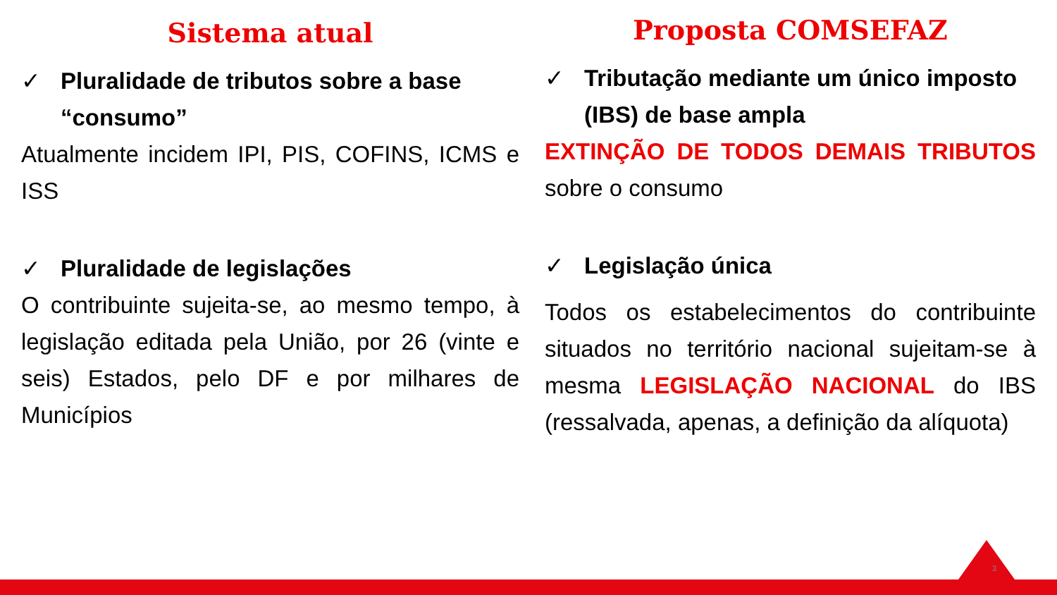Sistema atual
✓ Pluralidade de tributos sobre a base “consumo”
Atualmente incidem IPI, PIS, COFINS, ICMS e ISS
✓ Pluralidade de legislações
O contribuinte sujeita-se, ao mesmo tempo, à legislação editada pela União, por 26 (vinte e seis) Estados, pelo DF e por milhares de Municípios
Proposta COMSEFAZ
✓ Tributação mediante um único imposto (IBS) de base ampla
EXTINÇÃO DE TODOS DEMAIS TRIBUTOS sobre o consumo
✓ Legislação única
Todos os estabelecimentos do contribuinte situados no território nacional sujeitam-se à mesma LEGISLAÇÃO NACIONAL do IBS (ressalvada, apenas, a definição da alíquota)
3